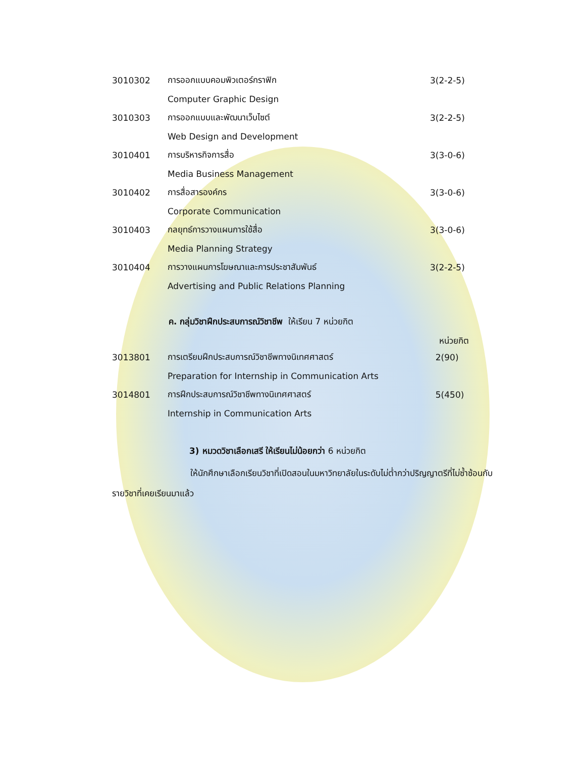| 3010302 | การออกแบบคอมพิวเตอร์กราฟิก | 3(2-2-5) |
| | Computer Graphic Design | |
| 3010303 | การออกแบบและพัฒนาเว็บไซต์ | 3(2-2-5) |
| | Web Design and Development | |
| 3010401 | การบริหารกิจการสื่อ | 3(3-0-6) |
| | Media Business Management | |
| 3010402 | การสื่อสารองค์กร | 3(3-0-6) |
| | Corporate Communication | |
| 3010403 | กลยุทธ์การวางแผนการใช้สื่อ | 3(3-0-6) |
| | Media Planning Strategy | |
| 3010404 | การวางแผนการโฆษณาและการประชาสัมพันธ์ | 3(2-2-5) |
| | Advertising and Public Relations Planning | |
ค. กลุ่มวิชาฝึกประสบการณ์วิชาชีพ ให้เรียน 7 หน่วยกิต
หน่วยกิต
| 3013801 | การเตรียมฝึกประสบการณ์วิชาชีพทางนิเทศศาสตร์ | 2(90) |
| | Preparation for Internship in Communication Arts | |
| 3014801 | การฝึกประสบการณ์วิชาชีพทางนิเทศศาสตร์ | 5(450) |
| | Internship in Communication Arts | |
3) หมวดวิชาเลือกเสรี ให้เรียนไม่น้อยกว่า 6 หน่วยกิต
ให้นักศึกษาเลือกเรียนวิชาที่เปิดสอนในมหาวิทยาลัยในระดับไม่ต่ำกว่าปริญญาตรีที่ไม่ซ้ำซ้อนกับรายวิชาที่เคยเรียนมาแล้ว